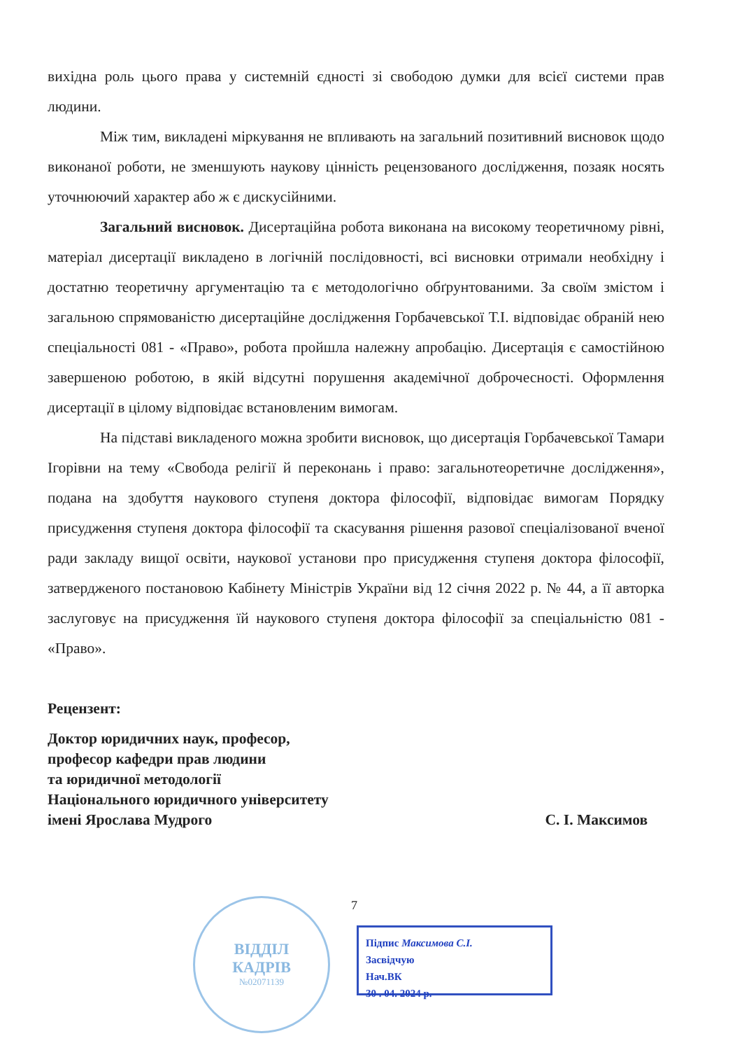вихідна роль цього права у системній єдності зі свободою думки для всієї системи прав людини.
Між тим, викладені міркування не впливають на загальний позитивний висновок щодо виконаної роботи, не зменшують наукову цінність рецензованого дослідження, позаяк носять уточнюючий характер або ж є дискусійними.
Загальний висновок. Дисертаційна робота виконана на високому теоретичному рівні, матеріал дисертації викладено в логічній послідовності, всі висновки отримали необхідну і достатню теоретичну аргументацію та є методологічно обґрунтованими. За своїм змістом і загальною спрямованістю дисертаційне дослідження Горбачевської Т.І. відповідає обраній нею спеціальності 081 - «Право», робота пройшла належну апробацію. Дисертація є самостійною завершеною роботою, в якій відсутні порушення академічної доброчесності. Оформлення дисертації в цілому відповідає встановленим вимогам.
На підставі викладеного можна зробити висновок, що дисертація Горбачевської Тамари Ігорівни на тему «Свобода релігії й переконань і право: загальнотеоретичне дослідження», подана на здобуття наукового ступеня доктора філософії, відповідає вимогам Порядку присудження ступеня доктора філософії та скасування рішення разової спеціалізованої вченої ради закладу вищої освіти, наукової установи про присудження ступеня доктора філософії, затвердженого постановою Кабінету Міністрів України від 12 січня 2022 р. № 44, а її авторка заслуговує на присудження їй наукового ступеня доктора філософії за спеціальністю 081 - «Право».
Рецензент:
Доктор юридичних наук, професор,
професор кафедри прав людини
та юридичної методології
Національного юридичного університету
імені Ярослава Мудрого С. І. Максимов
7
ВІДДІЛ
КАДРІВ
№02071139
Підпис Максимова С.І.
Засвідчую
Нач.ВК
30 . 04. 2024 р.